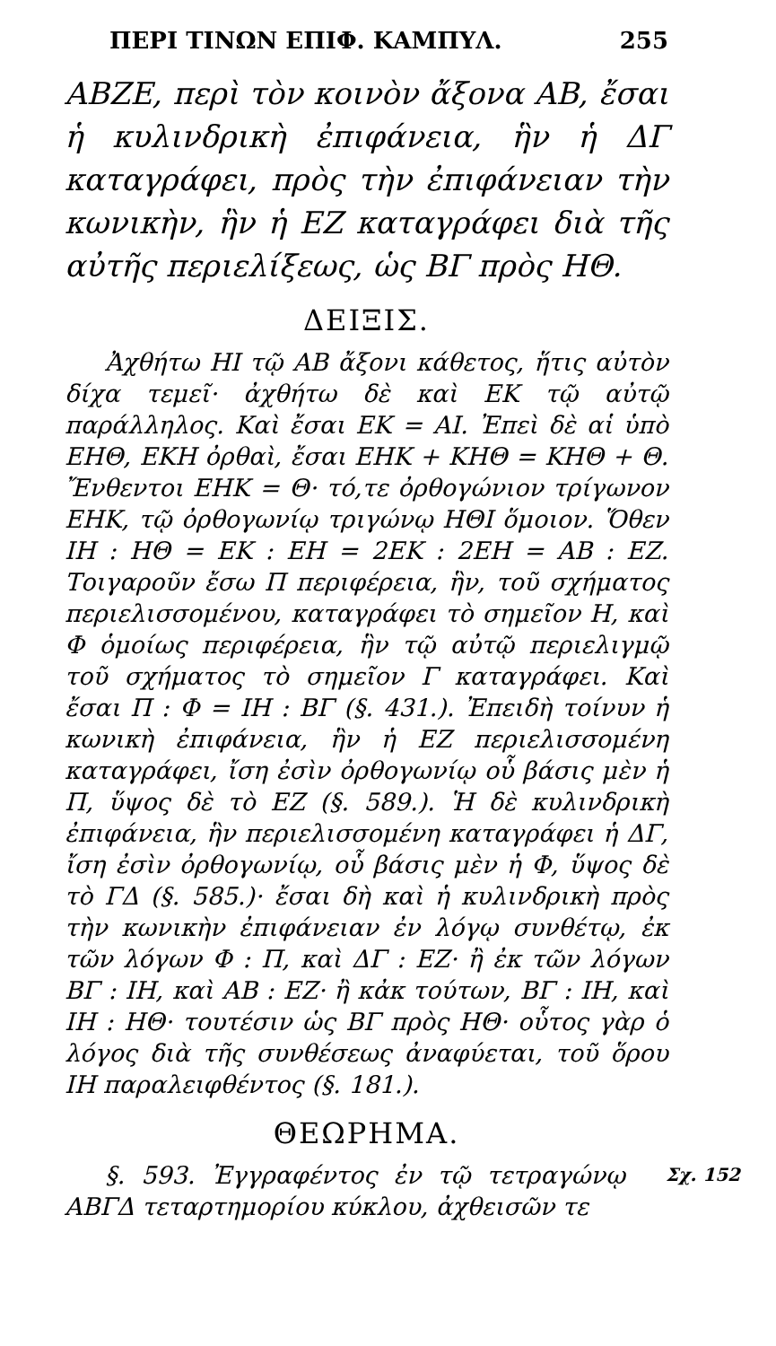ΠΕΡΙ ΤΙΝΩΝ ΕΠΙΦ. ΚΑΜΠΥΛ. 255
ΑΒΖΕ, περὶ τὸν κοινὸν ἄξονα ΑΒ, ἔσαι ἡ κυλινδρικὴ ἐπιφάνεια, ἣν ἡ ΔΓ καταγράφει, πρὸς τὴν ἐπιφάνειαν τὴν κωνικὴν, ἣν ἡ ΕΖ καταγράφει διὰ τῆς αὐτῆς περιελίξεως, ὡς ΒΓ πρὸς ΗΘ.
ΔΕΙΞΙΣ.
Ἀχθήτω ΗΙ τῷ ΑΒ ἄξονι κάθετος, ἥτις αὐτὸν δίχα τεμεῖ· ἀχθήτω δὲ καὶ ΕΚ τῷ αὐτῷ παράλληλος. Καὶ ἔσαι ΕΚ = ΑΙ. Ἐπεὶ δὲ αἱ ὑπὸ ΕΗΘ, ΕΚΗ ὀρθαὶ, ἔσαι ΕΗΚ + ΚΗΘ = ΚΗΘ + Θ. Ἔνθεντοι ΕΗΚ = Θ· τό,τε ὀρθογώνιον τρίγωνον ΕΗΚ, τῷ ὀρθογωνίῳ τριγώνῳ ΗΘΙ ὅμοιον. Ὅθεν ΙΗ : ΗΘ = ΕΚ : ΕΗ = 2ΕΚ : 2ΕΗ = ΑΒ : ΕΖ. Τοιγαροῦν ἔσω Π περιφέρεια, ἣν, τοῦ σχήματος περιελισσομένου, καταγράφει τὸ σημεῖον Η, καὶ Φ ὁμοίως περιφέρεια, ἣν τῷ αὐτῷ περιελιγμῷ τοῦ σχήματος τὸ σημεῖον Γ καταγράφει. Καὶ ἔσαι Π : Φ = ΙΗ : ΒΓ (§. 431.). Ἐπειδὴ τοίνυν ἡ κωνικὴ ἐπιφάνεια, ἣν ἡ ΕΖ περιελισσομένη καταγράφει, ἴση ἐσὶν ὀρθογωνίῳ οὗ βάσις μὲν ἡ Π, ὕψος δὲ τὸ ΕΖ (§. 589.). Ἡ δὲ κυλινδρικὴ ἐπιφάνεια, ἣν περιελισσομένη καταγράφει ἡ ΔΓ, ἴση ἐσὶν ὀρθογωνίῳ, οὗ βάσις μὲν ἡ Φ, ὕψος δὲ τὸ ΓΔ (§. 585.)· ἔσαι δὴ καὶ ἡ κυλινδρικὴ πρὸς τὴν κωνικὴν ἐπιφάνειαν ἐν λόγῳ συνθέτῳ, ἐκ τῶν λόγων Φ : Π, καὶ ΔΓ : ΕΖ· ἢ ἐκ τῶν λόγων ΒΓ : ΙΗ, καὶ ΑΒ : ΕΖ· ἢ κἀκ τούτων, ΒΓ : ΙΗ, καὶ ΙΗ : ΗΘ· τουτέσιν ὡς ΒΓ πρὸς ΗΘ· οὗτος γὰρ ὁ λόγος διὰ τῆς συνθέσεως ἀναφύεται, τοῦ ὅρου ΙΗ παραλειφθέντος (§. 181.).
ΘΕΩΡΗΜΑ.
Σχ. 152 §. 593. Ἐγγραφέντος ἐν τῷ τετραγώνῳ ΑΒΓΔ τεταρτημορίου κύκλου, ἀχθεισῶν τε